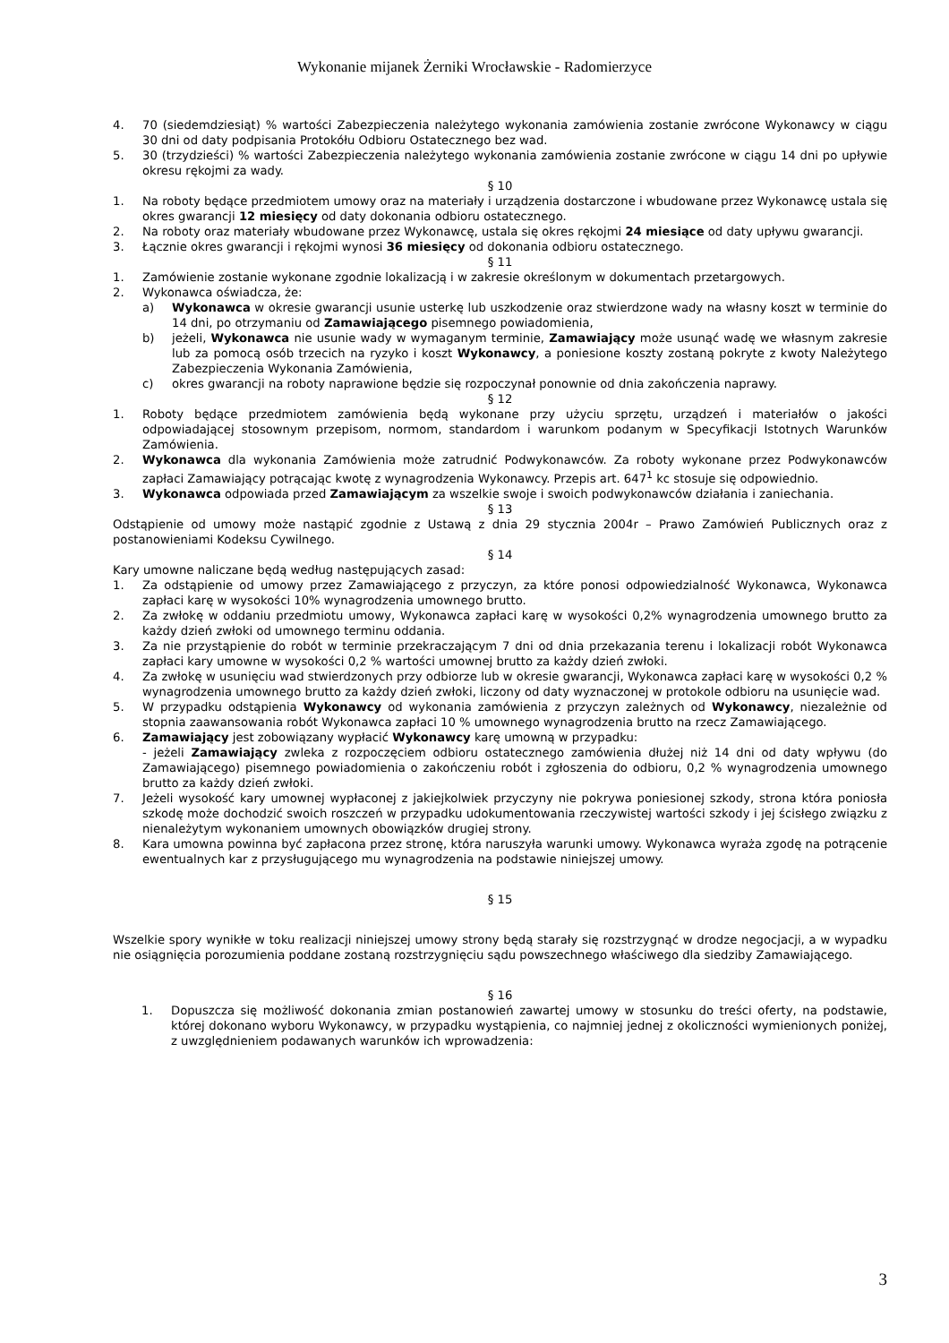Wykonanie mijanek Żerniki Wrocławskie - Radomierzyce
4. 70 (siedemdziesiąt) % wartości Zabezpieczenia należytego wykonania zamówienia zostanie zwrócone Wykonawcy w ciągu 30 dni od daty podpisania Protokółu Odbioru Ostatecznego bez wad.
5. 30 (trzydzieści) % wartości Zabezpieczenia należytego wykonania zamówienia zostanie zwrócone w ciągu 14 dni po upływie okresu rękojmi za wady.
§ 10
1. Na roboty będące przedmiotem umowy oraz na materiały i urządzenia dostarczone i wbudowane przez Wykonawcę ustala się okres gwarancji 12 miesięcy od daty dokonania odbioru ostatecznego.
2. Na roboty oraz materiały wbudowane przez Wykonawcę, ustala się okres rękojmi 24 miesiące od daty upływu gwarancji.
3. Łącznie okres gwarancji i rękojmi wynosi 36 miesięcy od dokonania odbioru ostatecznego.
§ 11
1. Zamówienie zostanie wykonane zgodnie lokalizacją i w zakresie określonym w dokumentach przetargowych.
2. Wykonawca oświadcza, że:
a) Wykonawca w okresie gwarancji usunie usterkę lub uszkodzenie oraz stwierdzone wady na własny koszt w terminie do 14 dni, po otrzymaniu od Zamawiającego pisemnego powiadomienia,
b) jeżeli, Wykonawca nie usunie wady w wymaganym terminie, Zamawiający może usunąć wadę we własnym zakresie lub za pomocą osób trzecich na ryzyko i koszt Wykonawcy, a poniesione koszty zostaną pokryte z kwoty Należytego Zabezpieczenia Wykonania Zamówienia,
c) okres gwarancji na roboty naprawione będzie się rozpoczynał ponownie od dnia zakończenia naprawy.
§ 12
1. Roboty będące przedmiotem zamówienia będą wykonane przy użyciu sprzętu, urządzeń i materiałów o jakości odpowiadającej stosownym przepisom, normom, standardom i warunkom podanym w Specyfikacji Istotnych Warunków Zamówienia.
2. Wykonawca dla wykonania Zamówienia może zatrudnić Podwykonawców. Za roboty wykonane przez Podwykonawców zapłaci Zamawiający potrącając kwotę z wynagrodzenia Wykonawcy. Przepis art. 647<sup>1</sup> kc stosuje się odpowiednio.
3. Wykonawca odpowiada przed Zamawiającym za wszelkie swoje i swoich podwykonawców działania i zaniechania.
§ 13
Odstąpienie od umowy może nastąpić zgodnie z Ustawą z dnia 29 stycznia 2004r – Prawo Zamówień Publicznych oraz z postanowieniami Kodeksu Cywilnego.
§ 14
Kary umowne naliczane będą według następujących zasad:
1. Za odstąpienie od umowy przez Zamawiającego z przyczyn, za które ponosi odpowiedzialność Wykonawca, Wykonawca zapłaci karę w wysokości 10% wynagrodzenia umownego brutto.
2. Za zwłokę w oddaniu przedmiotu umowy, Wykonawca zapłaci karę w wysokości 0,2% wynagrodzenia umownego brutto za każdy dzień zwłoki od umownego terminu oddania.
3. Za nie przystąpienie do robót w terminie przekraczającym 7 dni od dnia przekazania terenu i lokalizacji robót Wykonawca zapłaci kary umowne w wysokości 0,2 % wartości umownej brutto za każdy dzień zwłoki.
4. Za zwłokę w usunięciu wad stwierdzonych przy odbiorze lub w okresie gwarancji, Wykonawca zapłaci karę w wysokości 0,2 % wynagrodzenia umownego brutto za każdy dzień zwłoki, liczony od daty wyznaczonej w protokole odbioru na usunięcie wad.
5. W przypadku odstąpienia Wykonawcy od wykonania zamówienia z przyczyn zależnych od Wykonawcy, niezależnie od stopnia zaawansowania robót Wykonawca zapłaci 10 % umownego wynagrodzenia brutto na rzecz Zamawiającego.
6. Zamawiający jest zobowiązany wypłacić Wykonawcy karę umowną w przypadku:
- jeżeli Zamawiający zwleka z rozpoczęciem odbioru ostatecznego zamówienia dłużej niż 14 dni od daty wpływu (do Zamawiającego) pisemnego powiadomienia o zakończeniu robót i zgłoszenia do odbioru, 0,2 % wynagrodzenia umownego brutto za każdy dzień zwłoki.
7. Jeżeli wysokość kary umownej wypłaconej z jakiejkolwiek przyczyny nie pokrywa poniesionej szkody, strona która poniosła szkodę może dochodzić swoich roszczeń w przypadku udokumentowania rzeczywistej wartości szkody i jej ścisłego związku z nienależytym wykonaniem umownych obowiązków drugiej strony.
8. Kara umowna powinna być zapłacona przez stronę, która naruszyła warunki umowy. Wykonawca wyraża zgodę na potrącenie ewentualnych kar z przysługującego mu wynagrodzenia na podstawie niniejszej umowy.
§ 15
Wszelkie spory wynikłe w toku realizacji niniejszej umowy strony będą starały się rozstrzygnąć w drodze negocjacji, a w wypadku nie osiągnięcia porozumienia poddane zostaną rozstrzygnięciu sądu powszechnego właściwego dla siedziby Zamawiającego.
§ 16
1. Dopuszcza się możliwość dokonania zmian postanowień zawartej umowy w stosunku do treści oferty, na podstawie, której dokonano wyboru Wykonawcy, w przypadku wystąpienia, co najmniej jednej z okoliczności wymienionych poniżej, z uwzględnieniem podawanych warunków ich wprowadzenia:
3